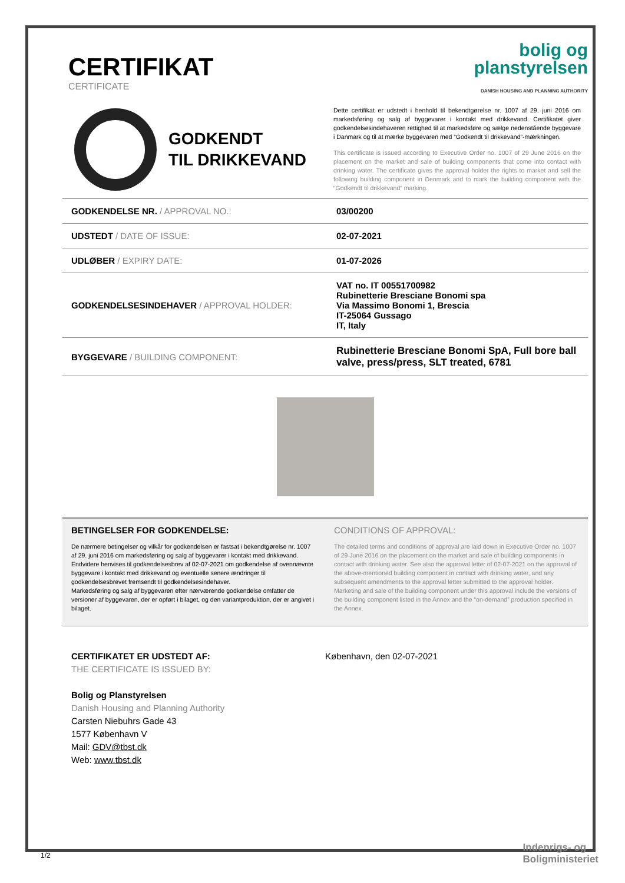CERTIFIKAT
CERTIFICATE
bolig og
planstyrelsen
DANISH HOUSING AND PLANNING AUTHORITY
GODKENDT
TIL DRIKKEVAND
Dette certifikat er udstedt i henhold til bekendtgørelse nr. 1007 af 29. juni 2016 om markedsføring og salg af byggevarer i kontakt med drikkevand. Certifikatet giver godkendelsesindehaveren rettighed til at markedsføre og sælge nedenstående byggevare i Danmark og til at mærke byggevaren med ”Godkendt til drikkevand”-mærkningen.
This certificate is issued according to Executive Order no. 1007 of 29 June 2016 on the placement on the market and sale of building components that come into contact with drinking water. The certificate gives the approval holder the rights to market and sell the following building component in Denmark and to mark the building component with the “Godkendt til drikkevand” marking.
| GODKENDELSE NR. / APPROVAL NO.: | 03/00200 |
| UDSTEDT / DATE OF ISSUE: | 02-07-2021 |
| UDLØBER / EXPIRY DATE: | 01-07-2026 |
| GODKENDELSESINDEHAVER / APPROVAL HOLDER: | VAT no. IT 00551700982 Rubinetterie Bresciane Bonomi spa Via Massimo Bonomi 1, Brescia IT-25064 Gussago IT, Italy |
| BYGGEVARE / BUILDING COMPONENT: | Rubinetterie Bresciane Bonomi SpA, Full bore ball valve, press/press, SLT treated, 6781 |
BETINGELSER FOR GODKENDELSE:
De nærmere betingelser og vilkår for godkendelsen er fastsat i bekendtgørelse nr. 1007 af 29. juni 2016 om markedsføring og salg af byggevarer i kontakt med drikkevand. Endvidere henvises til godkendelsesbrev af 02-07-2021 om godkendelse af ovennævnte byggevare i kontakt med drikkevand og eventuelle senere ændringer til godkendelsesbrevet fremsendt til godkendelsesindehaver.
Markedsføring og salg af byggevaren efter nærværende godkendelse omfatter de versioner af byggevaren, der er opført i bilaget, og den variantproduktion, der er angivet i bilaget.
CONDITIONS OF APPROVAL:
The detailed terms and conditions of approval are laid down in Executive Order no. 1007 of 29 June 2016 on the placement on the market and sale of building components in contact with drinking water. See also the approval letter of 02-07-2021 on the approval of the above-mentioned building component in contact with drinking water, and any subsequent amendments to the approval letter submitted to the approval holder.
Marketing and sale of the building component under this approval include the versions of the building component listed in the Annex and the “on-demand” production specified in the Annex.
CERTIFIKATET ER UDSTEDT AF:
THE CERTIFICATE IS ISSUED BY:
Bolig og Planstyrelsen
Danish Housing and Planning Authority
Carsten Niebuhrs Gade 43
1577 København V
Mail: GDV@tbst.dk
Web: www.tbst.dk
København, den 02-07-2021
1/2
Indenrigs- og
Boligministeriet